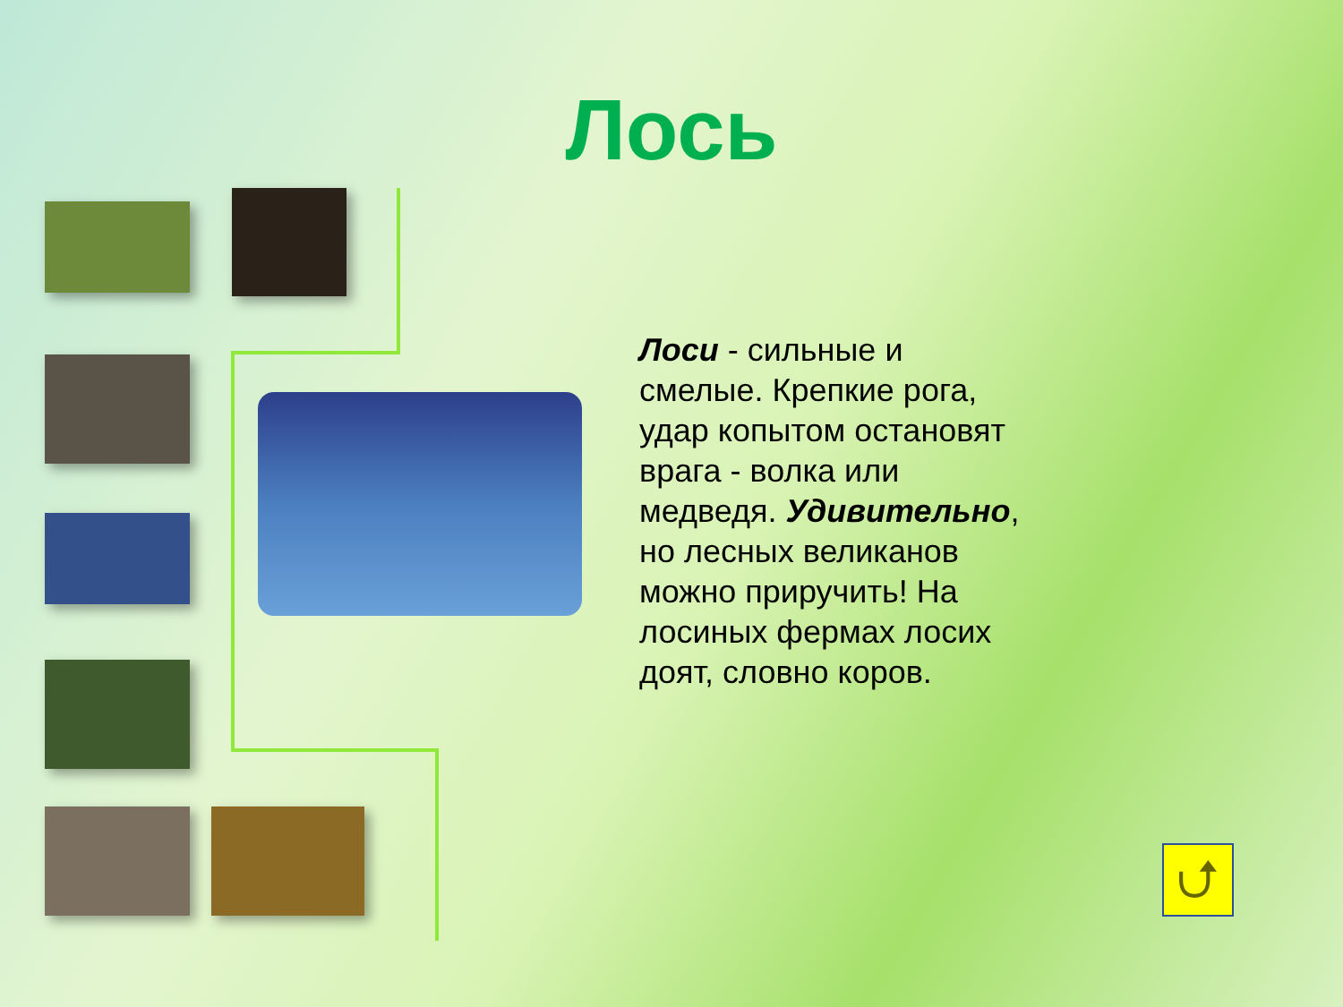Лось
Лоси - сильные и смелые. Крепкие рога, удар копытом остановят врага - волка или медведя. Удивительно, но лесных великанов можно приручить! На лосиных фермах лосих доят, словно коров.
⮍